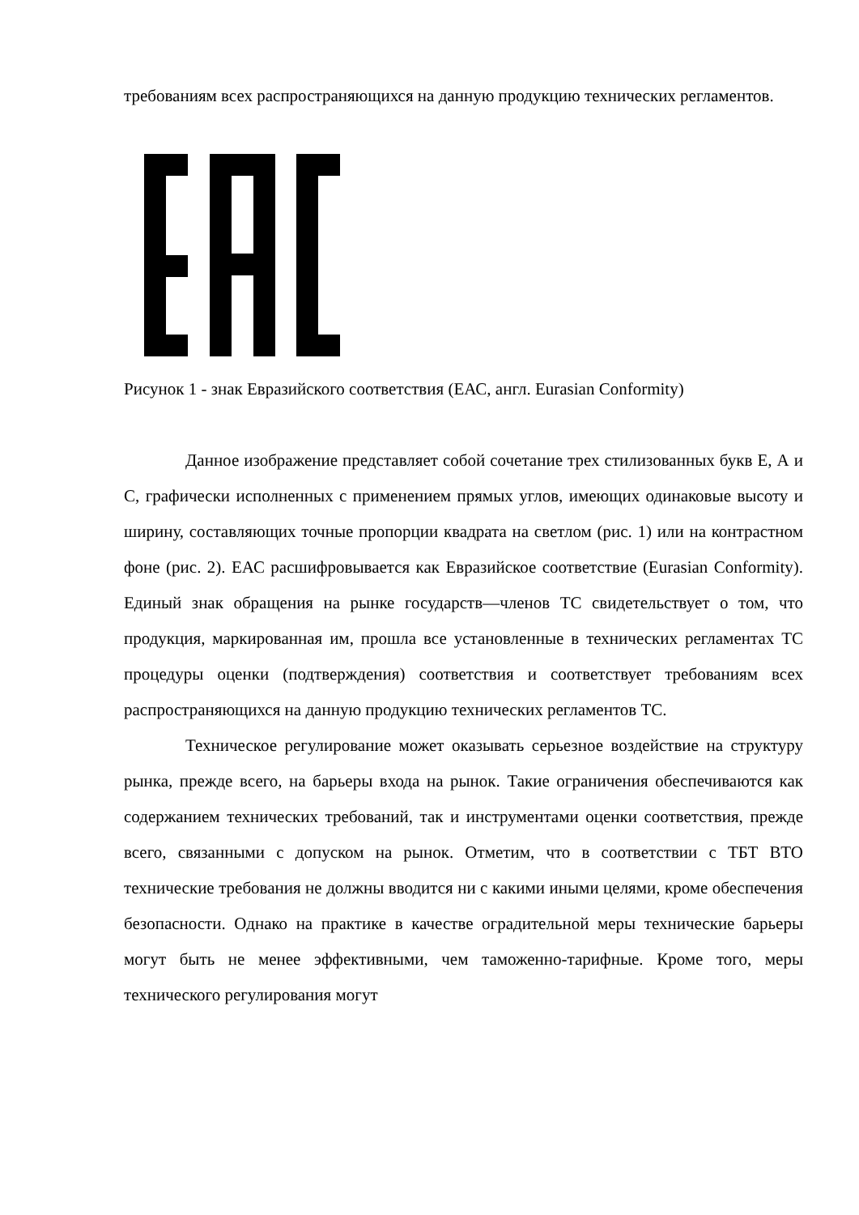требованиям всех распространяющихся на данную продукцию технических регламентов.
Рисунок 1 - знак Евразийского соответствия (ЕАС, англ. Eurasian Conformity)
Данное изображение представляет собой сочетание трех стилизованных букв Е, А и С, графически исполненных с применением прямых углов, имеющих одинаковые высоту и ширину, составляющих точные пропорции квадрата на светлом (рис. 1) или на контрастном фоне (рис. 2). ЕАС расшифровывается как Евразийское соответствие (Eurasian Conformity). Единый знак обращения на рынке государств—членов ТС свидетельствует о том, что продукция, маркированная им, прошла все установленные в технических регламентах ТС процедуры оценки (подтверждения) соответствия и соответствует требованиям всех распространяющихся на данную продукцию технических регламентов ТС.
Техническое регулирование может оказывать серьезное воздействие на структуру рынка, прежде всего, на барьеры входа на рынок. Такие ограничения обеспечиваются как содержанием технических требований, так и инструментами оценки соответствия, прежде всего, связанными с допуском на рынок. Отметим, что в соответствии с ТБТ ВТО технические требования не должны вводится ни с какими иными целями, кроме обеспечения безопасности. Однако на практике в качестве оградительной меры технические барьеры могут быть не менее эффективными, чем таможенно-тарифные. Кроме того, меры технического регулирования могут